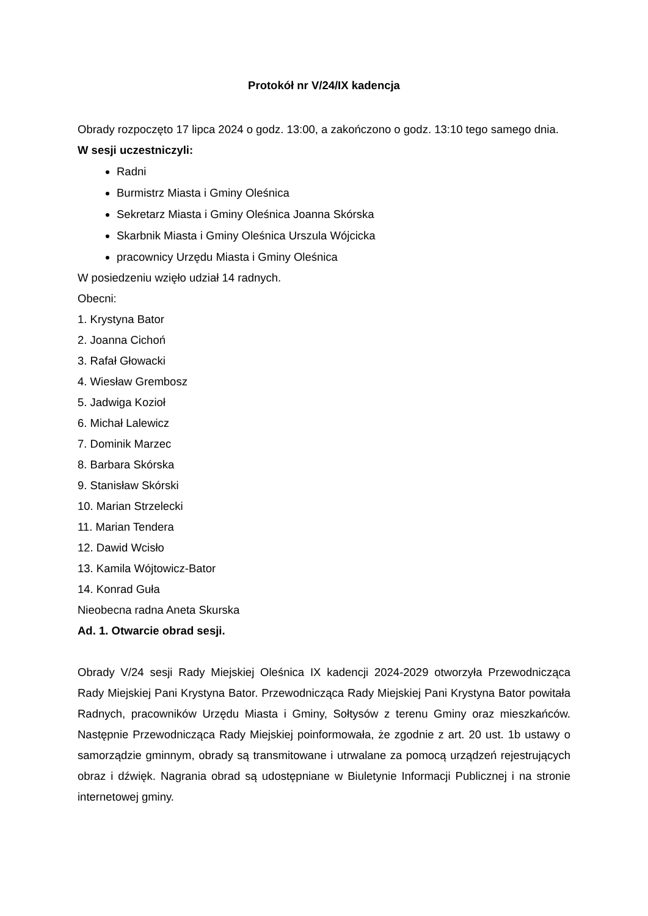Protokół nr V/24/IX kadencja
Obrady rozpoczęto 17 lipca 2024 o godz. 13:00, a zakończono o godz. 13:10 tego samego dnia.
W sesji uczestniczyli:
Radni
Burmistrz Miasta i Gminy Oleśnica
Sekretarz Miasta i Gminy Oleśnica Joanna Skórska
Skarbnik Miasta i Gminy Oleśnica Urszula Wójcicka
pracownicy Urzędu Miasta i Gminy Oleśnica
W posiedzeniu wzięło udział 14 radnych.
Obecni:
1. Krystyna Bator
2. Joanna Cichoń
3. Rafał Głowacki
4. Wiesław Grembosz
5. Jadwiga Kozioł
6. Michał Lalewicz
7. Dominik Marzec
8. Barbara Skórska
9. Stanisław Skórski
10. Marian Strzelecki
11. Marian Tendera
12. Dawid Wcisło
13. Kamila Wójtowicz-Bator
14. Konrad Guła
Nieobecna radna Aneta Skurska
Ad. 1. Otwarcie obrad sesji.
Obrady V/24 sesji Rady Miejskiej Oleśnica IX kadencji 2024-2029 otworzyła Przewodnicząca Rady Miejskiej Pani Krystyna Bator. Przewodnicząca Rady Miejskiej Pani Krystyna Bator powitała Radnych, pracowników Urzędu Miasta i Gminy, Sołtysów z terenu Gminy oraz mieszkańców. Następnie Przewodnicząca Rady Miejskiej poinformowała, że zgodnie z art. 20 ust. 1b ustawy o samorządzie gminnym, obrady są transmitowane i utrwalane za pomocą urządzeń rejestrujących obraz i dźwięk. Nagrania obrad są udostępniane w Biuletynie Informacji Publicznej i na stronie internetowej gminy.